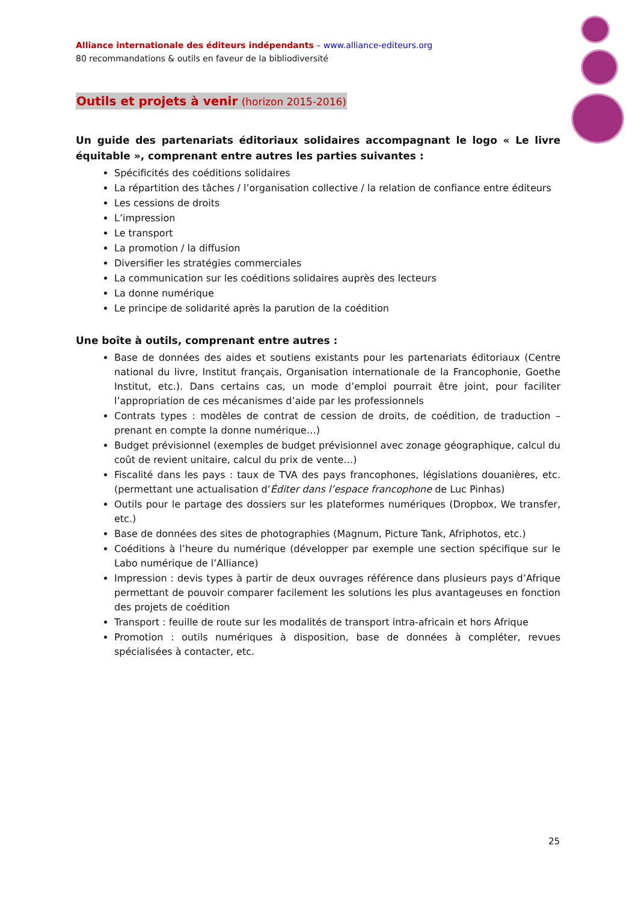Alliance internationale des éditeurs indépendants – www.alliance-editeurs.org
80 recommandations & outils en faveur de la bibliodiversité
Outils et projets à venir (horizon 2015-2016)
Un guide des partenariats éditoriaux solidaires accompagnant le logo « Le livre équitable », comprenant entre autres les parties suivantes :
Spécificités des coéditions solidaires
La répartition des tâches / l’organisation collective / la relation de confiance entre éditeurs
Les cessions de droits
L’impression
Le transport
La promotion / la diffusion
Diversifier les stratégies commerciales
La communication sur les coéditions solidaires auprès des lecteurs
La donne numérique
Le principe de solidarité après la parution de la coédition
Une boîte à outils, comprenant entre autres :
Base de données des aides et soutiens existants pour les partenariats éditoriaux (Centre national du livre, Institut français, Organisation internationale de la Francophonie, Goethe Institut, etc.). Dans certains cas, un mode d’emploi pourrait être joint, pour faciliter l’appropriation de ces mécanismes d’aide par les professionnels
Contrats types : modèles de contrat de cession de droits, de coédition, de traduction – prenant en compte la donne numérique…)
Budget prévisionnel (exemples de budget prévisionnel avec zonage géographique, calcul du coût de revient unitaire, calcul du prix de vente…)
Fiscalité dans les pays : taux de TVA des pays francophones, législations douanières, etc. (permettant une actualisation d’Éditer dans l’espace francophone de Luc Pinhas)
Outils pour le partage des dossiers sur les plateformes numériques (Dropbox, We transfer, etc.)
Base de données des sites de photographies (Magnum, Picture Tank, Afriphotos, etc.)
Coéditions à l’heure du numérique (développer par exemple une section spécifique sur le Labo numérique de l’Alliance)
Impression : devis types à partir de deux ouvrages référence dans plusieurs pays d’Afrique permettant de pouvoir comparer facilement les solutions les plus avantageuses en fonction des projets de coédition
Transport : feuille de route sur les modalités de transport intra-africain et hors Afrique
Promotion : outils numériques à disposition, base de données à compléter, revues spécialisées à contacter, etc.
25